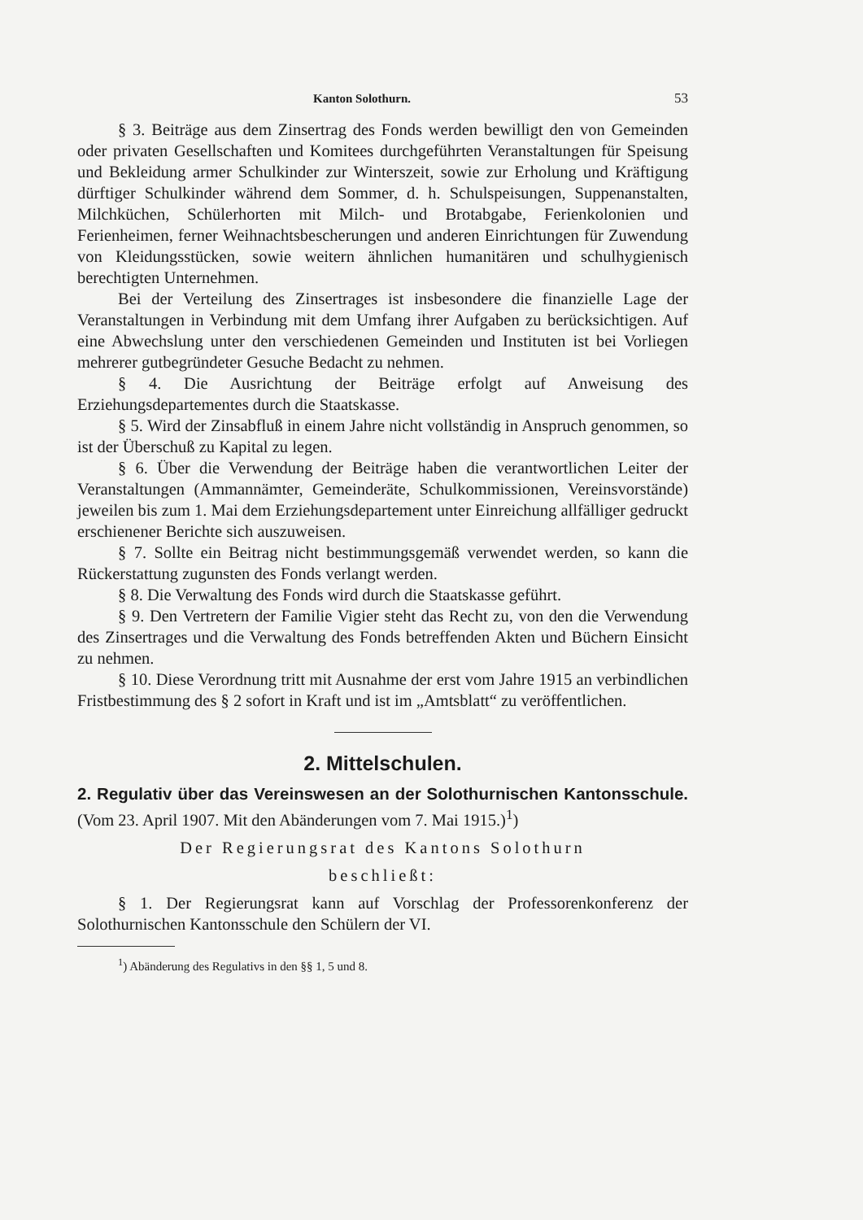Kanton Solothurn. 53
§ 3. Beiträge aus dem Zinsertrag des Fonds werden bewilligt den von Gemeinden oder privaten Gesellschaften und Komitees durchgeführten Veranstaltungen für Speisung und Bekleidung armer Schulkinder zur Winterszeit, sowie zur Erholung und Kräftigung dürftiger Schulkinder während dem Sommer, d. h. Schulspeisungen, Suppenanstalten, Milchküchen, Schülerhorten mit Milch- und Brotabgabe, Ferienkolonien und Ferienheimen, ferner Weihnachtsbescherungen und anderen Einrichtungen für Zuwendung von Kleidungsstücken, sowie weitern ähnlichen humanitären und schulhygienisch berechtigten Unternehmen.
Bei der Verteilung des Zinsertrages ist insbesondere die finanzielle Lage der Veranstaltungen in Verbindung mit dem Umfang ihrer Aufgaben zu berücksichtigen. Auf eine Abwechslung unter den verschiedenen Gemeinden und Instituten ist bei Vorliegen mehrerer gutbegründeter Gesuche Bedacht zu nehmen.
§ 4. Die Ausrichtung der Beiträge erfolgt auf Anweisung des Erziehungsdepartementes durch die Staatskasse.
§ 5. Wird der Zinsabfluß in einem Jahre nicht vollständig in Anspruch genommen, so ist der Überschuß zu Kapital zu legen.
§ 6. Über die Verwendung der Beiträge haben die verantwortlichen Leiter der Veranstaltungen (Ammannämter, Gemeinderäte, Schulkommissionen, Vereinsvorstände) jeweilen bis zum 1. Mai dem Erziehungsdepartement unter Einreichung allfälliger gedruckt erschienener Berichte sich auszuweisen.
§ 7. Sollte ein Beitrag nicht bestimmungsgemäß verwendet werden, so kann die Rückerstattung zugunsten des Fonds verlangt werden.
§ 8. Die Verwaltung des Fonds wird durch die Staatskasse geführt.
§ 9. Den Vertretern der Familie Vigier steht das Recht zu, von den die Verwendung des Zinsertrages und die Verwaltung des Fonds betreffenden Akten und Büchern Einsicht zu nehmen.
§ 10. Diese Verordnung tritt mit Ausnahme der erst vom Jahre 1915 an verbindlichen Fristbestimmung des § 2 sofort in Kraft und ist im „Amtsblatt“ zu veröffentlichen.
2. Mittelschulen.
2. Regulativ über das Vereinswesen an der Solothurnischen Kantonsschule. (Vom 23. April 1907. Mit den Abänderungen vom 7. Mai 1915.)<sup>1</sup>)
Der Regierungsrat des Kantons Solothurn
beschließt:
§ 1. Der Regierungsrat kann auf Vorschlag der Professorenkonferenz der Solothurnischen Kantonsschule den Schülern der VI.
<sup>1</sup>) Abänderung des Regulativs in den §§ 1, 5 und 8.